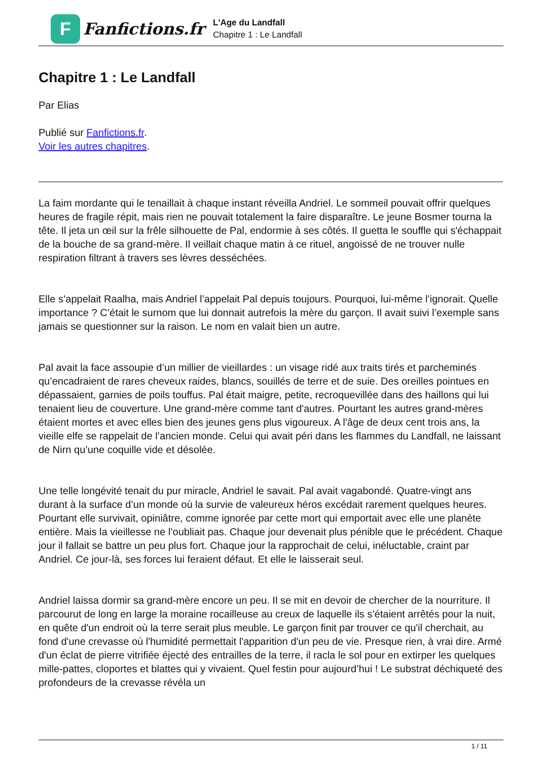F
Fanfictions.fr
L'Age du Landfall
Chapitre 1 : Le Landfall
Chapitre 1 : Le Landfall
Par Elias
Publié sur Fanfictions.fr.
Voir les autres chapitres.
La faim mordante qui le tenaillait à chaque instant réveilla Andriel. Le sommeil pouvait offrir quelques heures de fragile répit, mais rien ne pouvait totalement la faire disparaître. Le jeune Bosmer tourna la tête. Il jeta un œil sur la frêle silhouette de Pal, endormie à ses côtés. Il guetta le souffle qui s'échappait de la bouche de sa grand-mère. Il veillait chaque matin à ce rituel, angoissé de ne trouver nulle respiration filtrant à travers ses lèvres desséchées.
Elle s’appelait Raalha, mais Andriel l’appelait Pal depuis toujours. Pourquoi, lui-même l’ignorait. Quelle importance ? C’était le surnom que lui donnait autrefois la mère du garçon. Il avait suivi l’exemple sans jamais se questionner sur la raison. Le nom en valait bien un autre.
Pal avait la face assoupie d’un millier de vieillardes : un visage ridé aux traits tirés et parcheminés qu’encadraient de rares cheveux raides, blancs, souillés de terre et de suie. Des oreilles pointues en dépassaient, garnies de poils touffus. Pal était maigre, petite, recroquevillée dans des haillons qui lui tenaient lieu de couverture. Une grand-mère comme tant d'autres. Pourtant les autres grand-mères étaient mortes et avec elles bien des jeunes gens plus vigoureux. A l'âge de deux cent trois ans, la vieille elfe se rappelait de l’ancien monde. Celui qui avait péri dans les flammes du Landfall, ne laissant de Nirn qu’une coquille vide et désolée.
Une telle longévité tenait du pur miracle, Andriel le savait. Pal avait vagabondé. Quatre-vingt ans durant à la surface d’un monde où la survie de valeureux héros excédait rarement quelques heures. Pourtant elle survivait, opiniâtre, comme ignorée par cette mort qui emportait avec elle une planète entière. Mais la vieillesse ne l’oubliait pas. Chaque jour devenait plus pénible que le précédent. Chaque jour il fallait se battre un peu plus fort. Chaque jour la rapprochait de celui, inéluctable, craint par Andriel. Ce jour-là, ses forces lui feraient défaut. Et elle le laisserait seul.
Andriel laissa dormir sa grand-mère encore un peu. Il se mit en devoir de chercher de la nourriture. Il parcourut de long en large la moraine rocailleuse au creux de laquelle ils s’étaient arrêtés pour la nuit, en quête d'un endroit où la terre serait plus meuble. Le garçon finit par trouver ce qu'il cherchait, au fond d'une crevasse où l'humidité permettait l'apparition d'un peu de vie. Presque rien, à vrai dire. Armé d'un éclat de pierre vitrifiée éjecté des entrailles de la terre, il racla le sol pour en extirper les quelques mille-pattes, cloportes et blattes qui y vivaient. Quel festin pour aujourd’hui ! Le substrat déchiqueté des profondeurs de la crevasse révéla un
1 / 11